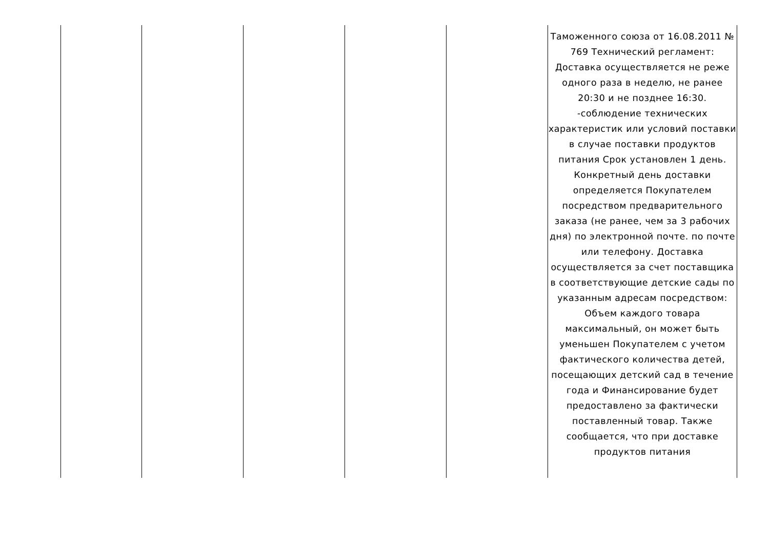| | | | | | Таможенного союза от 16.08.2011 № 769 Технический регламент: Доставка осуществляется не реже одного раза в неделю, не ранее 20:30 и не позднее 16:30. -соблюдение технических характеристик или условий поставки в случае поставки продуктов питания Срок установлен 1 день. Конкретный день доставки определяется Покупателем посредством предварительного заказа (не ранее, чем за 3 рабочих дня) по электронной почте. по почте или телефону. Доставка осуществляется за счет поставщика в соответствующие детские сады по указанным адресам посредством: Объем каждого товара максимальный, он может быть уменьшен Покупателем с учетом фактического количества детей, посещающих детский сад в течение года и Финансирование будет предоставлено за фактически поставленный товар. Также сообщается, что при доставке продуктов питания |